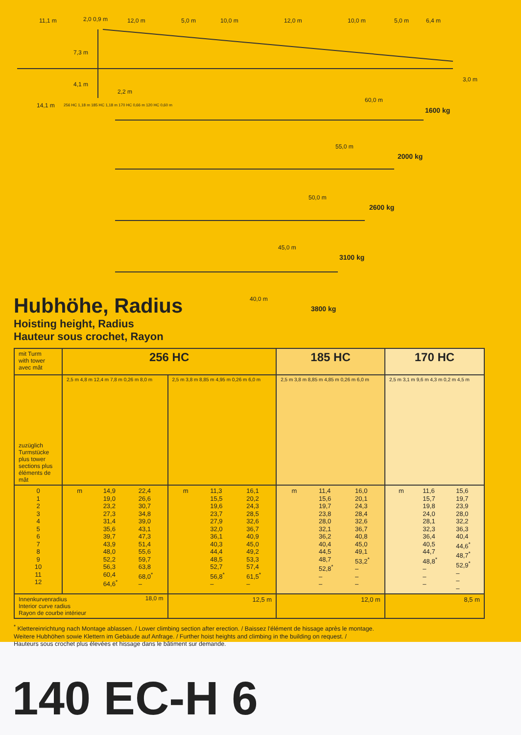11,1 m 2,0 0,9 m 12,0 m 5,0 m 10,0 m 12,0 m 10,0 m 5,0 m 6,4 m
7,3 m
3,0 m
4,1 m
2,2 m
14,1 m 256 HC 1,18 m 185 HC 1,18 m 170 HC 0,66 m 120 HC 0,60 m
60,0 m
1600 kg
55,0 m
2000 kg
50,0 m
2600 kg
45,0 m
3100 kg
40,0 m
3800 kg
Hubhöhe, Radius
Hoisting height, Radius
Hauteur sous crochet, Rayon
| mit Turm with tower avec mât | 256 HC | | 185 HC | 170 HC |
| zuzüglich Turmstücke plus tower sections plus éléments de mât | 2,5 m 4,8 m 12,4 m 7,8 m 0,26 m 8,0 m | 2,5 m 3,8 m 8,85 m 4,95 m 0,26 m 6,0 m | 2,5 m 3,8 m 8,85 m 4,85 m 0,26 m 6,0 m | 2,5 m 3,1 m 9,6 m 4,3 m 0,2 m 4,5 m |
| 0 1 2 3 4 5 6 7 8 9 10 11 12 | m 14,9 19,0 23,2 27,3 31,4 35,6 39,7 43,9 48,0 52,2 56,3 60,4 64,6<sup>*</sup> 22,4 26,6 30,7 34,8 39,0 43,1 47,3 51,4 55,6 59,7 63,8 68,0<sup>*</sup> – | m 11,3 15,5 19,6 23,7 27,9 32,0 36,1 40,3 44,4 48,5 52,7 56,8<sup>*</sup> – 16,1 20,2 24,3 28,5 32,6 36,7 40,9 45,0 49,2 53,3 57,4 61,5<sup>*</sup> – | m 11,4 15,6 19,7 23,8 28,0 32,1 36,2 40,4 44,5 48,7 52,8<sup>*</sup> – – 16,0 20,1 24,3 28,4 32,6 36,7 40,8 45,0 49,1 53,2<sup>*</sup> – – – | m 11,6 15,7 19,8 24,0 28,1 32,3 36,4 40,5 44,7 48,8<sup>*</sup> – – – 15,6 19,7 23,9 28,0 32,2 36,3 40,4 44,6<sup>*</sup> 48,7<sup>*</sup> 52,9<sup>*</sup> – – – |
| Innenkurvenradius Interior curve radius Rayon de courbe intérieur 18,0 m | | 12,5 m | 12,0 m | 8,5 m |
<sup>*</sup> Klettereinrichtung nach Montage ablassen. / Lower climbing section after erection. / Baissez l'élément de hissage après le montage.
Weitere Hubhöhen sowie Klettern im Gebäude auf Anfrage. / Further hoist heights and climbing in the building on request. /
Hauteurs sous crochet plus élevées et hissage dans le bâtiment sur demande.
140 EC-H 6